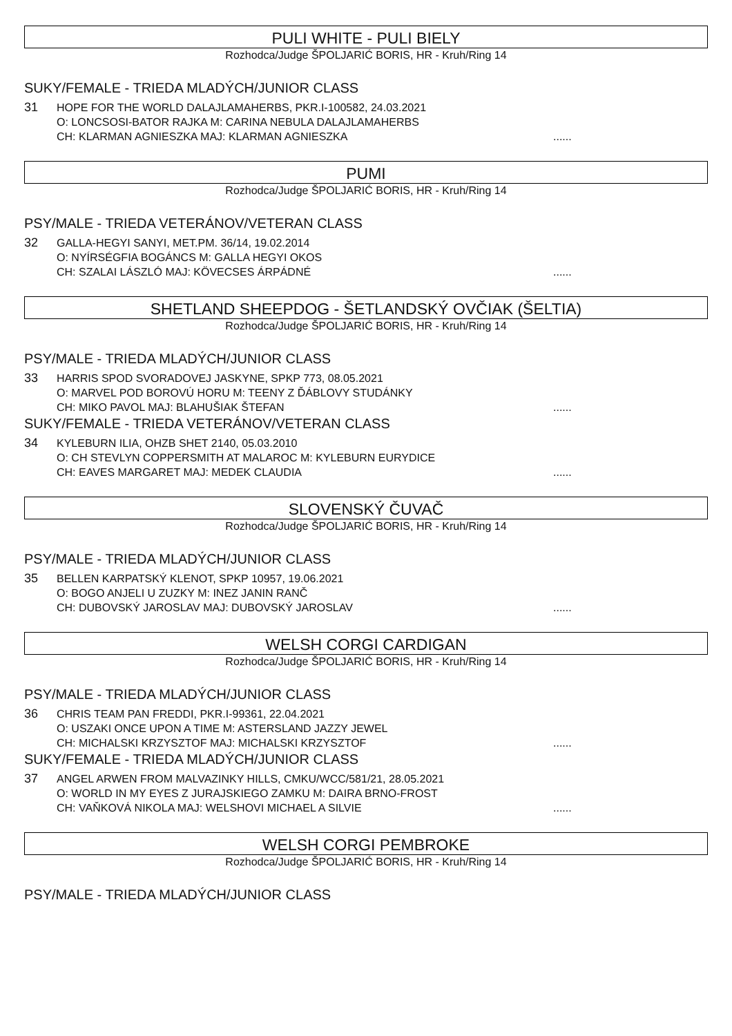PULI WHITE - PULI BIELY
Rozhodca/Judge ŠPOLJARIĆ BORIS, HR - Kruh/Ring 14
SUKY/FEMALE - TRIEDA MLADÝCH/JUNIOR CLASS
31
HOPE FOR THE WORLD DALAJLAMAHERBS, PKR.I-100582, 24.03.2021
O: LONCSOSI-BATOR RAJKA M: CARINA NEBULA DALAJLAMAHERBS
CH: KLARMAN AGNIESZKA MAJ: KLARMAN AGNIESZKA......
PUMI
Rozhodca/Judge ŠPOLJARIĆ BORIS, HR - Kruh/Ring 14
PSY/MALE - TRIEDA VETERÁNOV/VETERAN CLASS
32
GALLA-HEGYI SANYI, MET.PM. 36/14, 19.02.2014
O: NYÍRSÉGFIA BOGÁNCS M: GALLA HEGYI OKOS
CH: SZALAI LÁSZLÓ MAJ: KÖVECSES ÁRPÁDNÉ......
SHETLAND SHEEPDOG - ŠETLANDSKÝ OVČIAK (ŠELTIA)
Rozhodca/Judge ŠPOLJARIĆ BORIS, HR - Kruh/Ring 14
PSY/MALE - TRIEDA MLADÝCH/JUNIOR CLASS
33
HARRIS SPOD SVORADOVEJ JASKYNE, SPKP 773, 08.05.2021
O: MARVEL POD BOROVÚ HORU M: TEENY Z ĎÁBLOVY STUDÁNKY
CH: MIKO PAVOL MAJ: BLAHUŠIAK ŠTEFAN......
SUKY/FEMALE - TRIEDA VETERÁNOV/VETERAN CLASS
34
KYLEBURN ILIA, OHZB SHET 2140, 05.03.2010
O: CH STEVLYN COPPERSMITH AT MALAROC M: KYLEBURN EURYDICE
CH: EAVES MARGARET MAJ: MEDEK CLAUDIA......
SLOVENSKÝ ČUVAČ
Rozhodca/Judge ŠPOLJARIĆ BORIS, HR - Kruh/Ring 14
PSY/MALE - TRIEDA MLADÝCH/JUNIOR CLASS
35
BELLEN KARPATSKÝ KLENOT, SPKP 10957, 19.06.2021
O: BOGO ANJELI U ZUZKY M: INEZ JANIN RANČ
CH: DUBOVSKÝ JAROSLAV MAJ: DUBOVSKÝ JAROSLAV......
WELSH CORGI CARDIGAN
Rozhodca/Judge ŠPOLJARIĆ BORIS, HR - Kruh/Ring 14
PSY/MALE - TRIEDA MLADÝCH/JUNIOR CLASS
36
CHRIS TEAM PAN FREDDI, PKR.I-99361, 22.04.2021
O: USZAKI ONCE UPON A TIME M: ASTERSLAND JAZZY JEWEL
CH: MICHALSKI KRZYSZTOF MAJ: MICHALSKI KRZYSZTOF......
SUKY/FEMALE - TRIEDA MLADÝCH/JUNIOR CLASS
37
ANGEL ARWEN FROM MALVAZINKY HILLS, CMKU/WCC/581/21, 28.05.2021
O: WORLD IN MY EYES Z JURAJSKIEGO ZAMKU M: DAIRA BRNO-FROST
CH: VAŇKOVÁ NIKOLA MAJ: WELSHOVI MICHAEL A SILVIE......
WELSH CORGI PEMBROKE
Rozhodca/Judge ŠPOLJARIĆ BORIS, HR - Kruh/Ring 14
PSY/MALE - TRIEDA MLADÝCH/JUNIOR CLASS